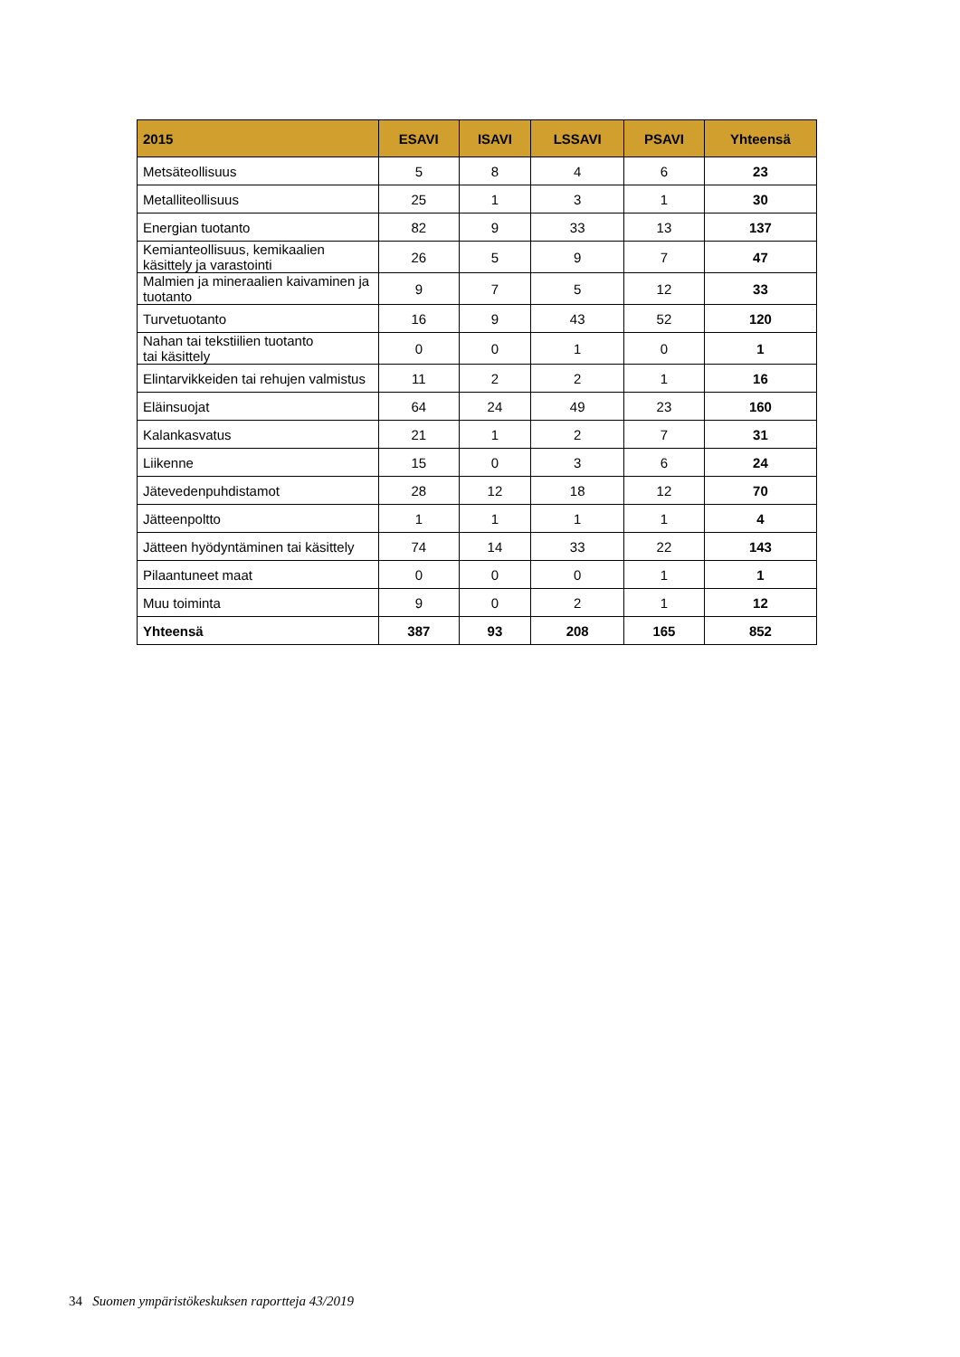| 2015 | ESAVI | ISAVI | LSSAVI | PSAVI | Yhteensä |
| --- | --- | --- | --- | --- | --- |
| Metsäteollisuus | 5 | 8 | 4 | 6 | 23 |
| Metalliteollisuus | 25 | 1 | 3 | 1 | 30 |
| Energian tuotanto | 82 | 9 | 33 | 13 | 137 |
| Kemianteollisuus, kemikaalien käsittely ja varastointi | 26 | 5 | 9 | 7 | 47 |
| Malmien ja mineraalien kaivaminen ja tuotanto | 9 | 7 | 5 | 12 | 33 |
| Turvetuotanto | 16 | 9 | 43 | 52 | 120 |
| Nahan tai tekstiilien tuotanto tai käsittely | 0 | 0 | 1 | 0 | 1 |
| Elintarvikkeiden tai rehujen valmistus | 11 | 2 | 2 | 1 | 16 |
| Eläinsuojat | 64 | 24 | 49 | 23 | 160 |
| Kalankasvatus | 21 | 1 | 2 | 7 | 31 |
| Liikenne | 15 | 0 | 3 | 6 | 24 |
| Jätevedenpuhdistamot | 28 | 12 | 18 | 12 | 70 |
| Jätteenpoltto | 1 | 1 | 1 | 1 | 4 |
| Jätteen hyödyntäminen tai käsittely | 74 | 14 | 33 | 22 | 143 |
| Pilaantuneet maat | 0 | 0 | 0 | 1 | 1 |
| Muu toiminta | 9 | 0 | 2 | 1 | 12 |
| Yhteensä | 387 | 93 | 208 | 165 | 852 |
34 Suomen ympäristökeskuksen raportteja 43/2019